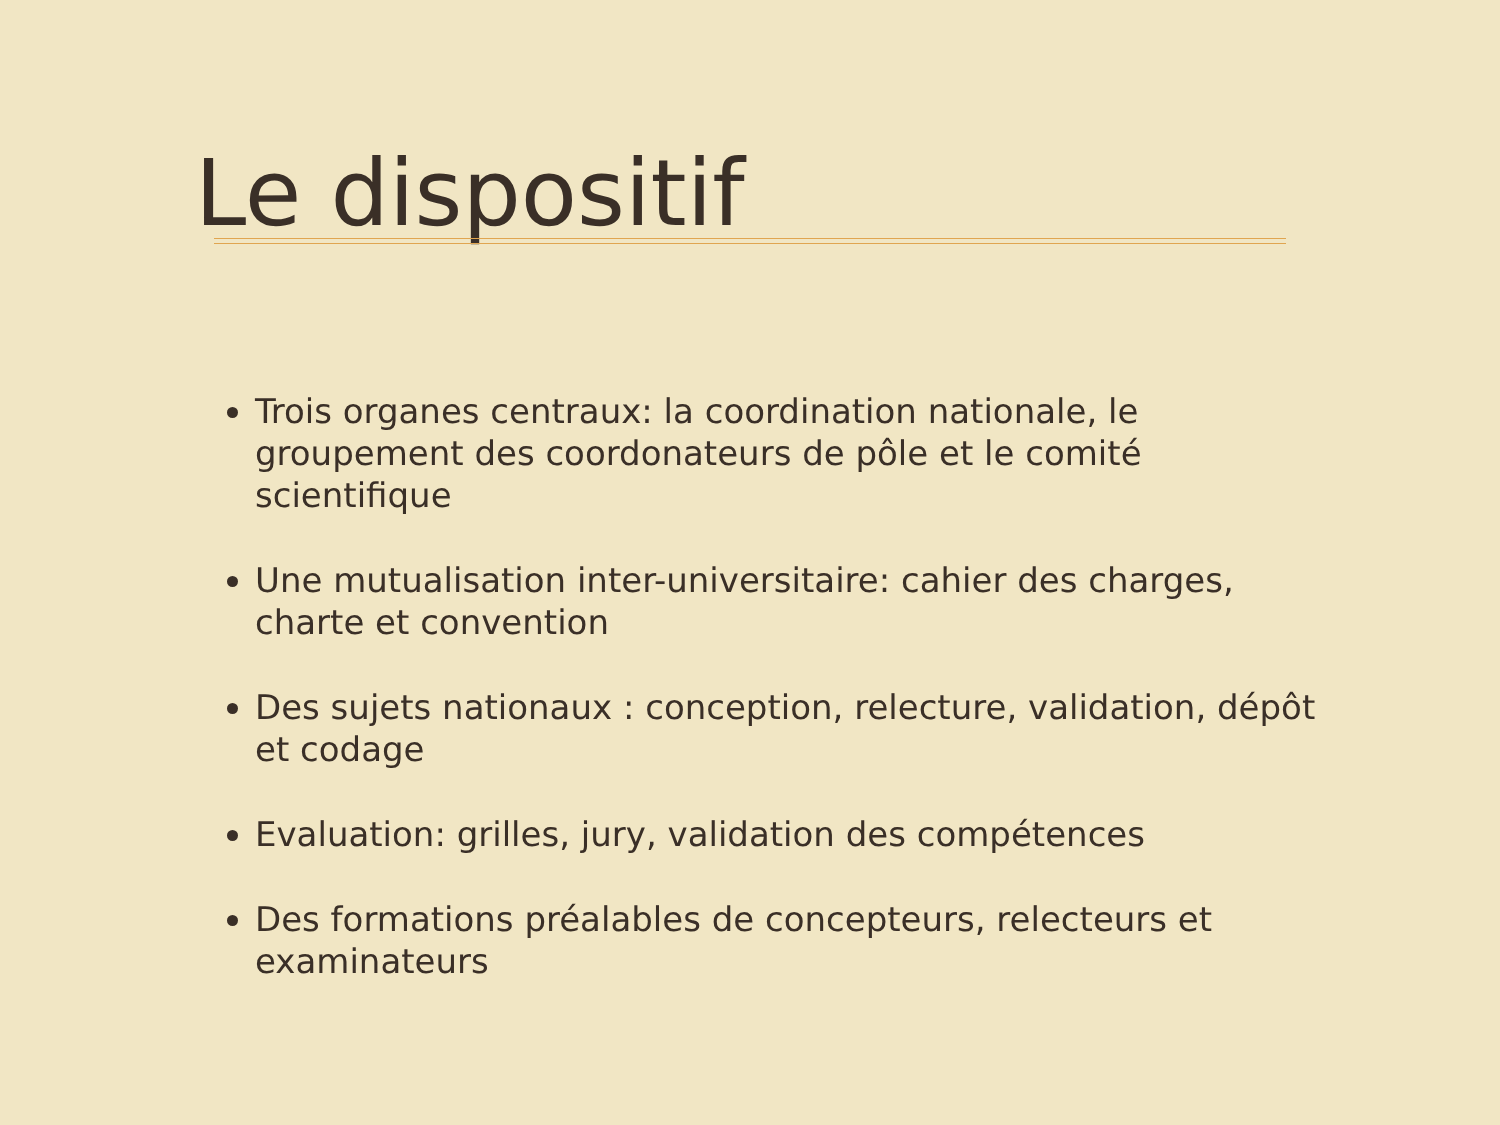Le dispositif
Trois organes centraux: la coordination nationale, le groupement des coordonateurs de pôle et le comité scientifique
Une mutualisation inter-universitaire: cahier des charges, charte et convention
Des sujets nationaux : conception, relecture, validation, dépôt et codage
Evaluation: grilles, jury, validation des compétences
Des formations préalables de concepteurs, relecteurs et examinateurs